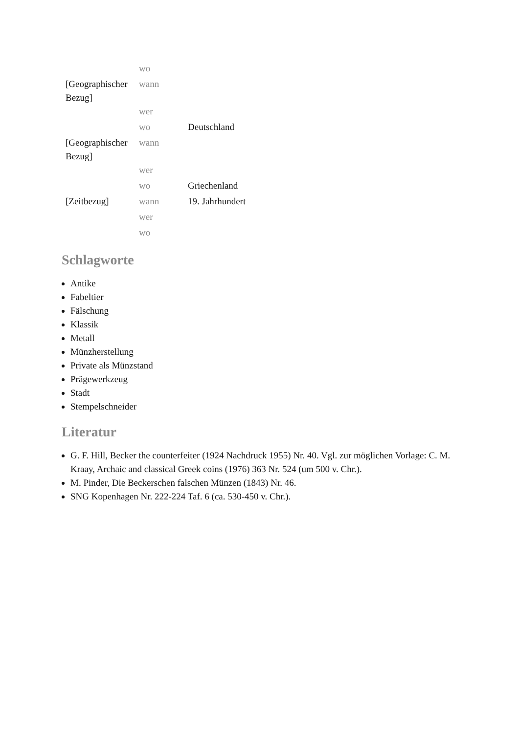| | wo | |
| [Geographischer Bezug] | wann | |
| | wer | |
| | wo | Deutschland |
| [Geographischer Bezug] | wann | |
| | wer | |
| | wo | Griechenland |
| [Zeitbezug] | wann | 19. Jahrhundert |
| | wer | |
| | wo | |
Schlagworte
Antike
Fabeltier
Fälschung
Klassik
Metall
Münzherstellung
Private als Münzstand
Prägewerkzeug
Stadt
Stempelschneider
Literatur
G. F. Hill, Becker the counterfeiter (1924 Nachdruck 1955) Nr. 40. Vgl. zur möglichen Vorlage: C. M. Kraay, Archaic and classical Greek coins (1976) 363 Nr. 524 (um 500 v. Chr.).
M. Pinder, Die Beckerschen falschen Münzen (1843) Nr. 46.
SNG Kopenhagen Nr. 222-224 Taf. 6 (ca. 530-450 v. Chr.).